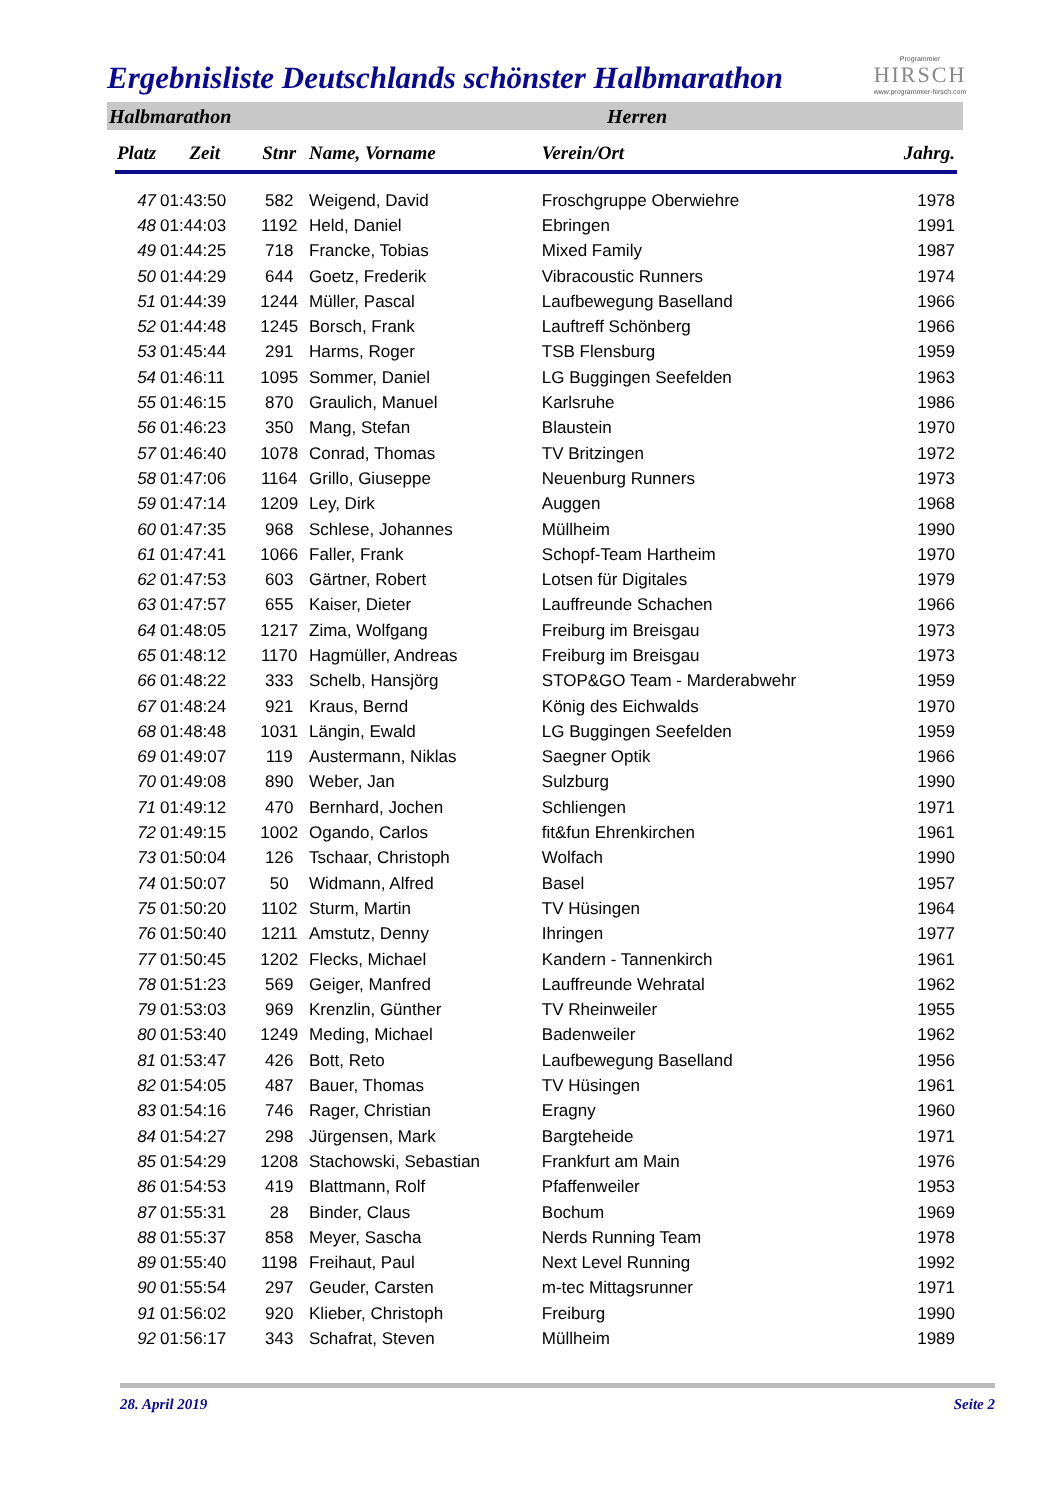Ergebnisliste Deutschlands schönster Halbmarathon
Programmier
HIRSCH
www.programmier-hirsch.com
Halbmarathon Herren
| Platz | Zeit | Stnr | Name, Vorname | Verein/Ort | Jahrg. |
| --- | --- | --- | --- | --- | --- |
| 47 | 01:43:50 | 582 | Weigend, David | Froschgruppe Oberwiehre | 1978 |
| 48 | 01:44:03 | 1192 | Held, Daniel | Ebringen | 1991 |
| 49 | 01:44:25 | 718 | Francke, Tobias | Mixed Family | 1987 |
| 50 | 01:44:29 | 644 | Goetz, Frederik | Vibracoustic Runners | 1974 |
| 51 | 01:44:39 | 1244 | Müller, Pascal | Laufbewegung Baselland | 1966 |
| 52 | 01:44:48 | 1245 | Borsch, Frank | Lauftreff Schönberg | 1966 |
| 53 | 01:45:44 | 291 | Harms, Roger | TSB Flensburg | 1959 |
| 54 | 01:46:11 | 1095 | Sommer, Daniel | LG Buggingen Seefelden | 1963 |
| 55 | 01:46:15 | 870 | Graulich, Manuel | Karlsruhe | 1986 |
| 56 | 01:46:23 | 350 | Mang, Stefan | Blaustein | 1970 |
| 57 | 01:46:40 | 1078 | Conrad, Thomas | TV Britzingen | 1972 |
| 58 | 01:47:06 | 1164 | Grillo, Giuseppe | Neuenburg Runners | 1973 |
| 59 | 01:47:14 | 1209 | Ley, Dirk | Auggen | 1968 |
| 60 | 01:47:35 | 968 | Schlese, Johannes | Müllheim | 1990 |
| 61 | 01:47:41 | 1066 | Faller, Frank | Schopf-Team Hartheim | 1970 |
| 62 | 01:47:53 | 603 | Gärtner, Robert | Lotsen für Digitales | 1979 |
| 63 | 01:47:57 | 655 | Kaiser, Dieter | Lauffreunde Schachen | 1966 |
| 64 | 01:48:05 | 1217 | Zima, Wolfgang | Freiburg im Breisgau | 1973 |
| 65 | 01:48:12 | 1170 | Hagmüller, Andreas | Freiburg im Breisgau | 1973 |
| 66 | 01:48:22 | 333 | Schelb, Hansjörg | STOP&GO Team - Marderabwehr | 1959 |
| 67 | 01:48:24 | 921 | Kraus, Bernd | König des Eichwalds | 1970 |
| 68 | 01:48:48 | 1031 | Längin, Ewald | LG Buggingen Seefelden | 1959 |
| 69 | 01:49:07 | 119 | Austermann, Niklas | Saegner Optik | 1966 |
| 70 | 01:49:08 | 890 | Weber, Jan | Sulzburg | 1990 |
| 71 | 01:49:12 | 470 | Bernhard, Jochen | Schliengen | 1971 |
| 72 | 01:49:15 | 1002 | Ogando, Carlos | fit&fun Ehrenkirchen | 1961 |
| 73 | 01:50:04 | 126 | Tschaar, Christoph | Wolfach | 1990 |
| 74 | 01:50:07 | 50 | Widmann, Alfred | Basel | 1957 |
| 75 | 01:50:20 | 1102 | Sturm, Martin | TV Hüsingen | 1964 |
| 76 | 01:50:40 | 1211 | Amstutz, Denny | Ihringen | 1977 |
| 77 | 01:50:45 | 1202 | Flecks, Michael | Kandern - Tannenkirch | 1961 |
| 78 | 01:51:23 | 569 | Geiger, Manfred | Lauffreunde Wehratal | 1962 |
| 79 | 01:53:03 | 969 | Krenzlin, Günther | TV Rheinweiler | 1955 |
| 80 | 01:53:40 | 1249 | Meding, Michael | Badenweiler | 1962 |
| 81 | 01:53:47 | 426 | Bott, Reto | Laufbewegung Baselland | 1956 |
| 82 | 01:54:05 | 487 | Bauer, Thomas | TV Hüsingen | 1961 |
| 83 | 01:54:16 | 746 | Rager, Christian | Eragny | 1960 |
| 84 | 01:54:27 | 298 | Jürgensen, Mark | Bargteheide | 1971 |
| 85 | 01:54:29 | 1208 | Stachowski, Sebastian | Frankfurt am Main | 1976 |
| 86 | 01:54:53 | 419 | Blattmann, Rolf | Pfaffenweiler | 1953 |
| 87 | 01:55:31 | 28 | Binder, Claus | Bochum | 1969 |
| 88 | 01:55:37 | 858 | Meyer, Sascha | Nerds Running Team | 1978 |
| 89 | 01:55:40 | 1198 | Freihaut, Paul | Next Level Running | 1992 |
| 90 | 01:55:54 | 297 | Geuder, Carsten | m-tec Mittagsrunner | 1971 |
| 91 | 01:56:02 | 920 | Klieber, Christoph | Freiburg | 1990 |
| 92 | 01:56:17 | 343 | Schafrat, Steven | Müllheim | 1989 |
28. April 2019 Seite 2